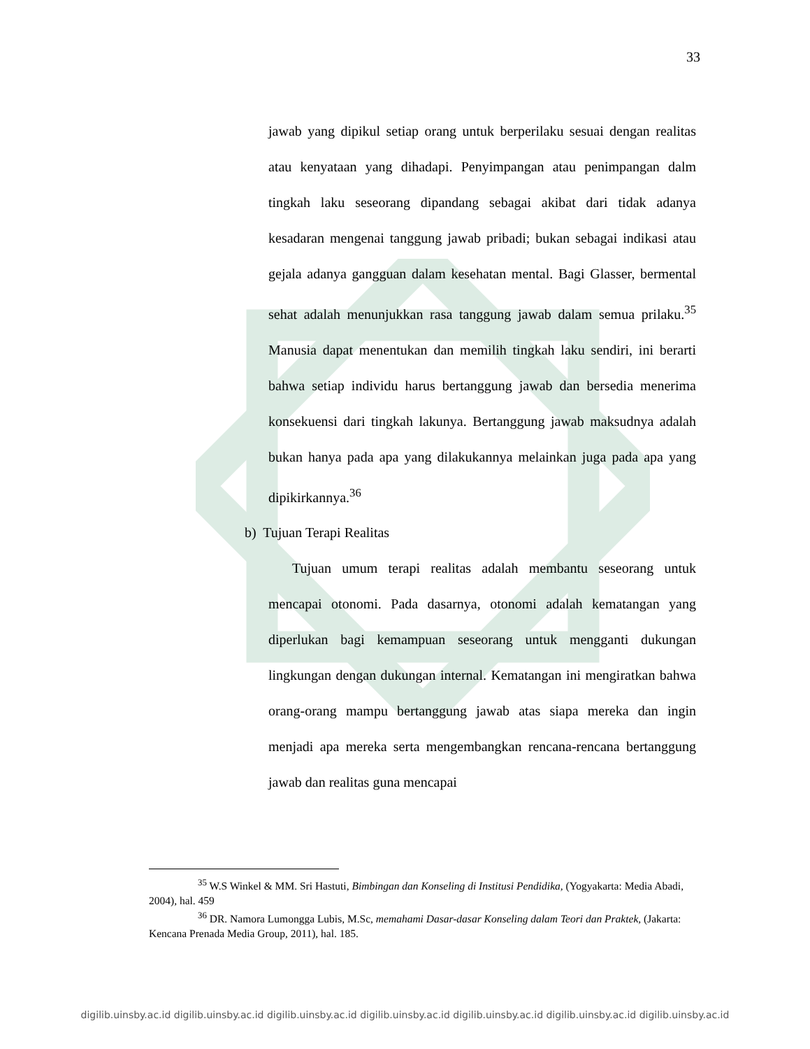33
jawab yang dipikul setiap orang untuk berperilaku sesuai dengan realitas atau kenyataan yang dihadapi. Penyimpangan atau penimpangan dalm tingkah laku seseorang dipandang sebagai akibat dari tidak adanya kesadaran mengenai tanggung jawab pribadi; bukan sebagai indikasi atau gejala adanya gangguan dalam kesehatan mental. Bagi Glasser, bermental sehat adalah menunjukkan rasa tanggung jawab dalam semua prilaku.<sup>35</sup> Manusia dapat menentukan dan memilih tingkah laku sendiri, ini berarti bahwa setiap individu harus bertanggung jawab dan bersedia menerima konsekuensi dari tingkah lakunya. Bertanggung jawab maksudnya adalah bukan hanya pada apa yang dilakukannya melainkan juga pada apa yang dipikirkannya.<sup>36</sup>
b) Tujuan Terapi Realitas
Tujuan umum terapi realitas adalah membantu seseorang untuk mencapai otonomi. Pada dasarnya, otonomi adalah kematangan yang diperlukan bagi kemampuan seseorang untuk mengganti dukungan lingkungan dengan dukungan internal. Kematangan ini mengiratkan bahwa orang-orang mampu bertanggung jawab atas siapa mereka dan ingin menjadi apa mereka serta mengembangkan rencana-rencana bertanggung jawab dan realitas guna mencapai
<sup>35</sup> W.S Winkel & MM. Sri Hastuti, Bimbingan dan Konseling di Institusi Pendidika, (Yogyakarta: Media Abadi, 2004), hal. 459
<sup>36</sup> DR. Namora Lumongga Lubis, M.Sc, memahami Dasar-dasar Konseling dalam Teori dan Praktek, (Jakarta: Kencana Prenada Media Group, 2011), hal. 185.
digilib.uinsby.ac.id digilib.uinsby.ac.id digilib.uinsby.ac.id digilib.uinsby.ac.id digilib.uinsby.ac.id digilib.uinsby.ac.id digilib.uinsby.ac.id